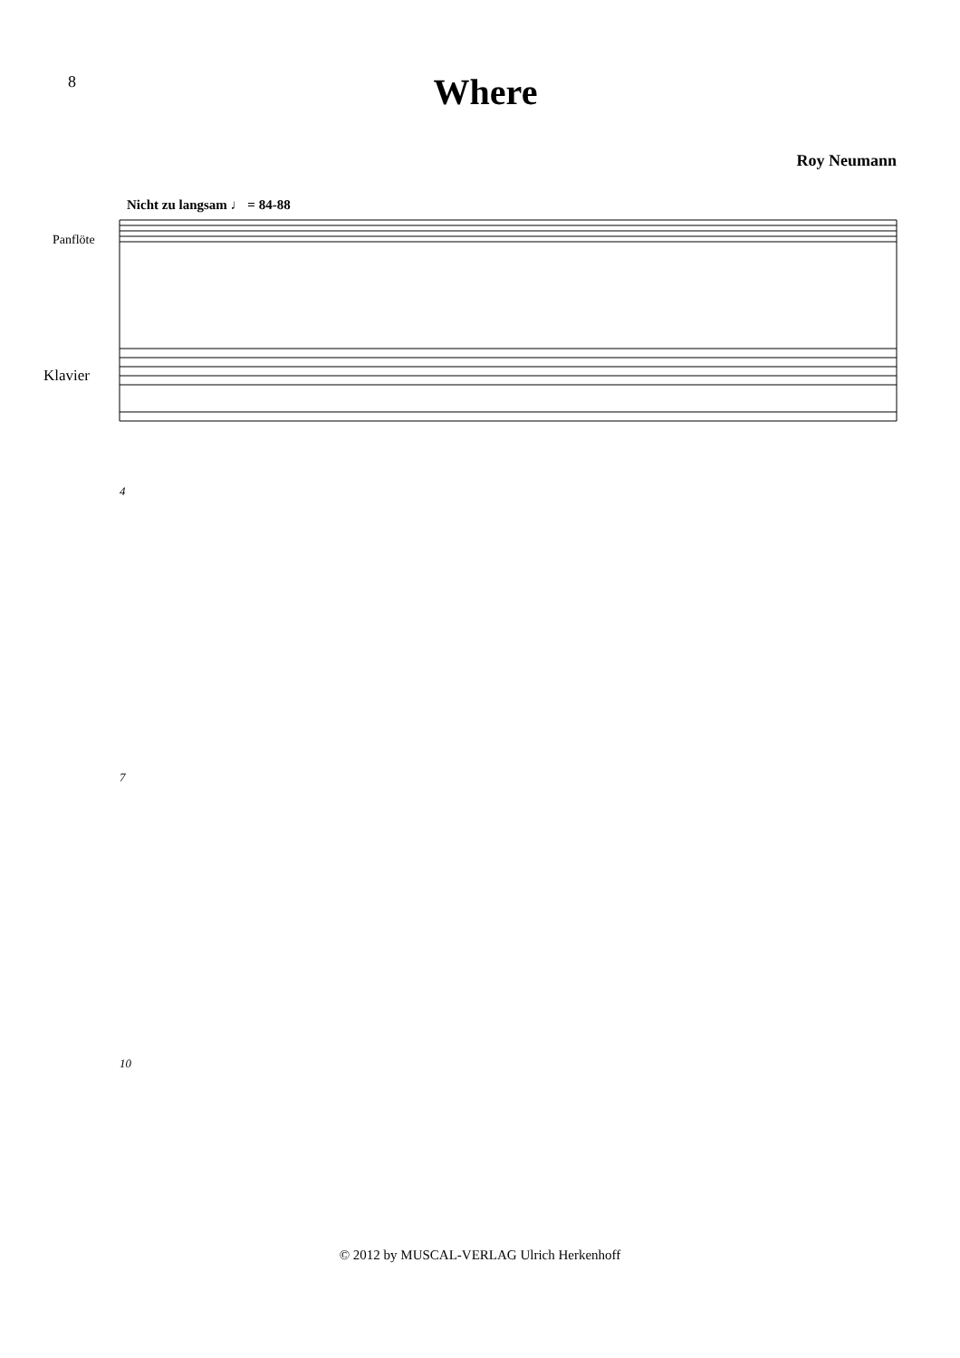8
Where
Roy Neumann
Nicht zu langsam ♩ = 84-88
Panflöte
Klavier
4
7
10
© 2012 by MUSCAL-VERLAG Ulrich Herkenhoff